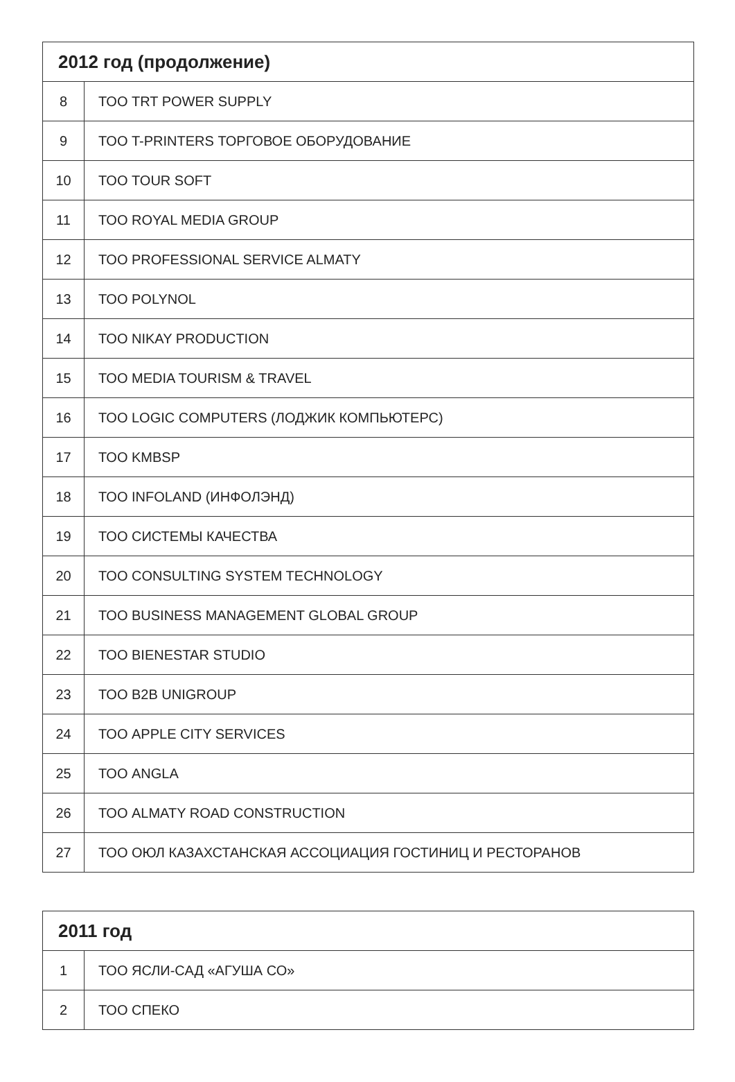| 2012 год (продолжение) | |
| --- | --- |
| 8 | ТОО TRT POWER SUPPLY |
| 9 | ТОО T-PRINTERS ТОРГОВОЕ ОБОРУДОВАНИЕ |
| 10 | ТОО TOUR SOFT |
| 11 | ТОО ROYAL MEDIA GROUP |
| 12 | ТОО PROFESSIONAL SERVICE ALMATY |
| 13 | ТОО POLYNOL |
| 14 | ТОО NIKAY PRODUCTION |
| 15 | ТОО MEDIA TOURISM & TRAVEL |
| 16 | ТОО LOGIC COMPUTERS (ЛОДЖИК КОМПЬЮТЕРС) |
| 17 | ТОО KMBSP |
| 18 | ТОО INFOLAND (ИНФОЛЭНД) |
| 19 | ТОО СИСТЕМЫ КАЧЕСТВА |
| 20 | ТОО CONSULTING SYSTEM TECHNOLOGY |
| 21 | ТОО BUSINESS MANAGEMENT GLOBAL GROUP |
| 22 | ТОО BIENESTAR STUDIO |
| 23 | ТОО B2B UNIGROUP |
| 24 | ТОО APPLE CITY SERVICES |
| 25 | ТОО ANGLA |
| 26 | ТОО ALMATY ROAD CONSTRUCTION |
| 27 | ТОО ОЮЛ КАЗАХСТАНСКАЯ АССОЦИАЦИЯ ГОСТИНИЦ И РЕСТОРАНОВ |
| 2011 год | |
| --- | --- |
| 1 | ТОО ЯСЛИ-САД «АГУША СО» |
| 2 | ТОО СПЕКО |